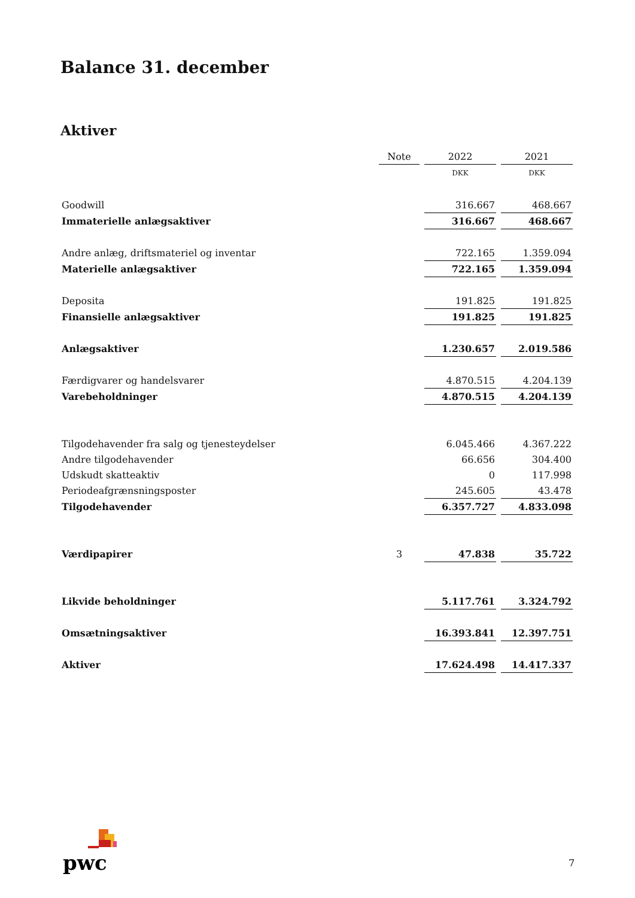Balance 31. december
Aktiver
| | Note | 2022 | 2021 |
| | | DKK | DKK |
| Goodwill | | 316.667 | 468.667 |
| Immaterielle anlægsaktiver | | 316.667 | 468.667 |
| Andre anlæg, driftsmateriel og inventar | | 722.165 | 1.359.094 |
| Materielle anlægsaktiver | | 722.165 | 1.359.094 |
| Deposita | | 191.825 | 191.825 |
| Finansielle anlægsaktiver | | 191.825 | 191.825 |
| Anlægsaktiver | | 1.230.657 | 2.019.586 |
| Færdigvarer og handelsvarer | | 4.870.515 | 4.204.139 |
| Varebeholdninger | | 4.870.515 | 4.204.139 |
| Tilgodehavender fra salg og tjenesteydelser | | 6.045.466 | 4.367.222 |
| Andre tilgodehavender | | 66.656 | 304.400 |
| Udskudt skatteaktiv | | 0 | 117.998 |
| Periodeafgrænsningsposter | | 245.605 | 43.478 |
| Tilgodehavender | | 6.357.727 | 4.833.098 |
| Værdipapirer | 3 | 47.838 | 35.722 |
| Likvide beholdninger | | 5.117.761 | 3.324.792 |
| Omsætningsaktiver | | 16.393.841 | 12.397.751 |
| Aktiver | | 17.624.498 | 14.417.337 |
pwc
7